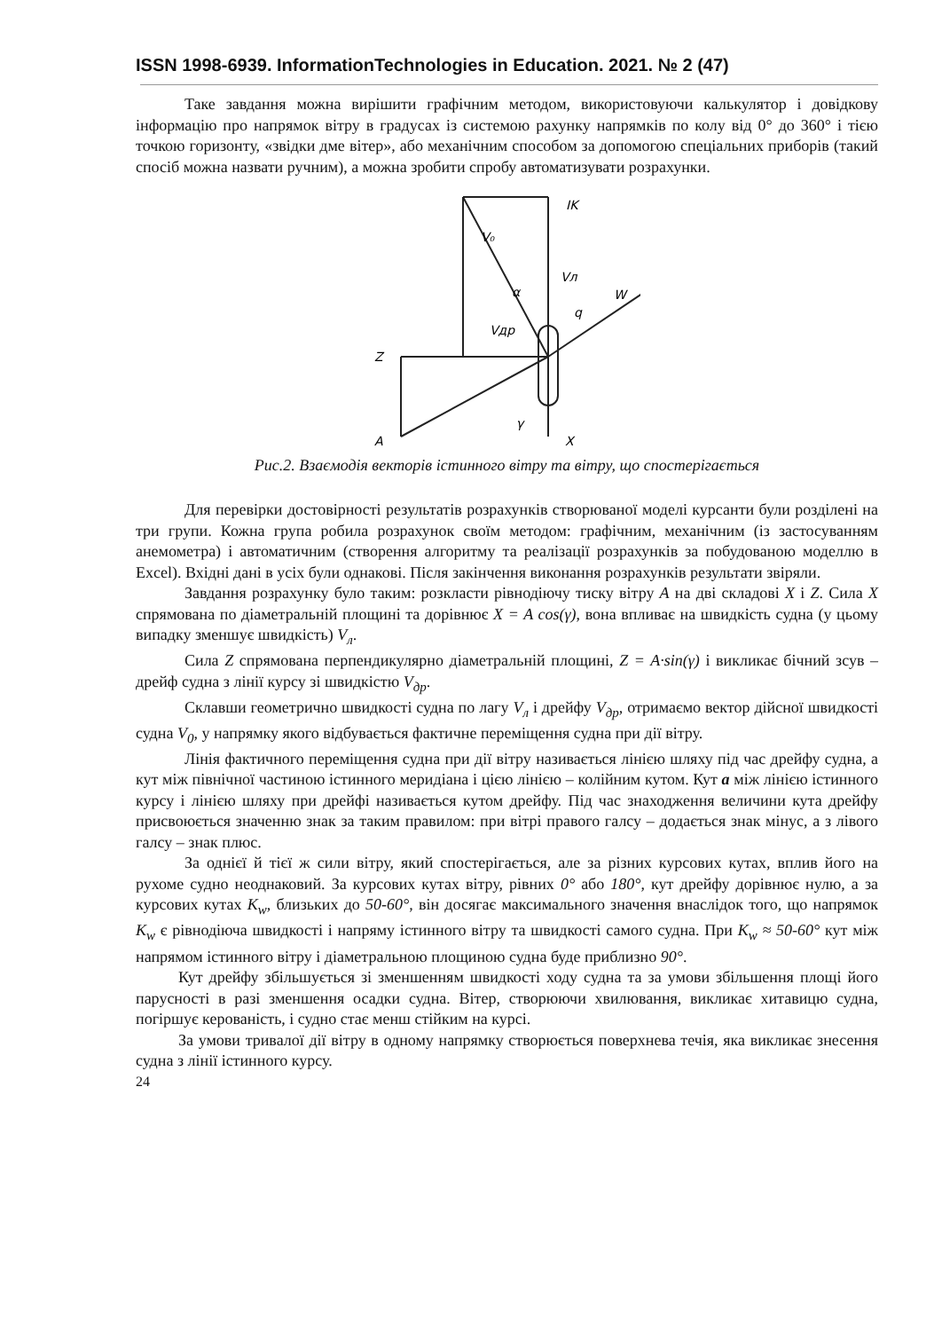ISSN 1998-6939. InformationTechnologies in Education. 2021. № 2 (47)
Таке завдання можна вирішити графічним методом, використовуючи калькулятор і довідкову інформацію про напрямок вітру в градусах із системою рахунку напрямків по колу від 0° до 360° і тією точкою горизонту, «звідки дме вітер», або механічним способом за допомогою спеціальних приборів (такий спосіб можна назвати ручним), а можна зробити спробу автоматизувати розрахунки.
IK
V₀
Vл
α
q
W
Vдр
Z
γ
A
X
Рис.2. Взаємодія векторів істинного вітру та вітру, що спостерігається
Для перевірки достовірності результатів розрахунків створюваної моделі курсанти були розділені на три групи. Кожна група робила розрахунок своїм методом: графічним, механічним (із застосуванням анемометра) і автоматичним (створення алгоритму та реалізації розрахунків за побудованою моделлю в Excel). Вхідні дані в усіх були однакові. Після закінчення виконання розрахунків результати звіряли.
Завдання розрахунку було таким: розкласти рівнодіючу тиску вітру A на дві складові X і Z. Сила X спрямована по діаметральній площині та дорівнює X = A cos(γ), вона впливає на швидкість судна (у цьому випадку зменшує швидкість) V<sub>л</sub>.
Сила Z спрямована перпендикулярно діаметральній площині, Z = A·sin(γ) і викликає бічний зсув – дрейф судна з лінії курсу зі швидкістю V<sub>др</sub>.
Склавши геометрично швидкості судна по лагу V<sub>л</sub> і дрейфу V<sub>др</sub>, отримаємо вектор дійсної швидкості судна V<sub>0</sub>, у напрямку якого відбувається фактичне переміщення судна при дії вітру.
Лінія фактичного переміщення судна при дії вітру називається лінією шляху під час дрейфу судна, а кут між північної частиною істинного меридіана і цією лінією – колійним кутом. Кут a між лінією істинного курсу і лінією шляху при дрейфі називається кутом дрейфу. Під час знаходження величини кута дрейфу присвоюється значенню знак за таким правилом: при вітрі правого галсу – додається знак мінус, а з лівого галсу – знак плюс.
За однієї й тієї ж сили вітру, який спостерігається, але за різних курсових кутах, вплив його на рухоме судно неоднаковий. За курсових кутах вітру, рівних 0° або 180°, кут дрейфу дорівнює нулю, а за курсових кутах K<sub>w</sub>, близьких до 50-60°, він досягає максимального значення внаслідок того, що напрямок K<sub>w</sub> є рівнодіюча швидкості і напряму істинного вітру та швидкості самого судна. При K<sub>w</sub> ≈ 50-60° кут між напрямом істинного вітру і діаметральною площиною судна буде приблизно 90°.
Кут дрейфу збільшується зі зменшенням швидкості ходу судна та за умови збільшення площі його парусності в разі зменшення осадки судна. Вітер, створюючи хвилювання, викликає хитавицю судна, погіршує керованість, і судно стає менш стійким на курсі.
За умови тривалої дії вітру в одному напрямку створюється поверхнева течія, яка викликає знесення судна з лінії істинного курсу.
24